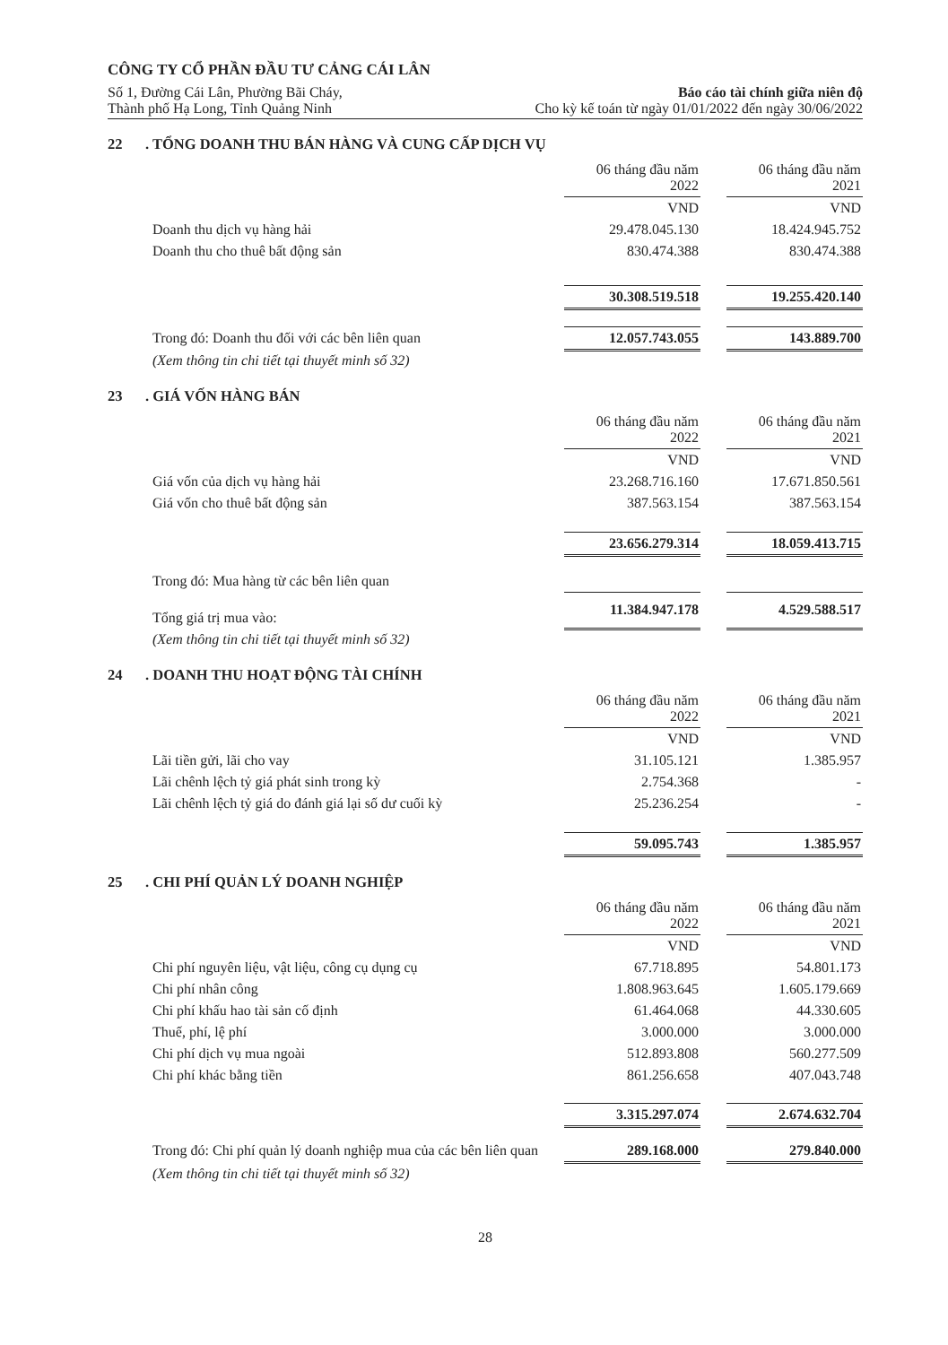CÔNG TY CỔ PHẦN ĐẦU TƯ CẢNG CÁI LÂN
Số 1, Đường Cái Lân, Phường Bãi Cháy,
Thành phố Hạ Long, Tỉnh Quảng Ninh
Báo cáo tài chính giữa niên độ
Cho kỳ kế toán từ ngày 01/01/2022 đến ngày 30/06/2022
22. TỔNG DOANH THU BÁN HÀNG VÀ CUNG CẤP DỊCH VỤ
| | 06 tháng đầu năm 2022 | | 06 tháng đầu năm 2021 |
| --- | --- | --- | --- |
| | VND | | VND |
| Doanh thu dịch vụ hàng hải | 29.478.045.130 | | 18.424.945.752 |
| Doanh thu cho thuê bất động sản | 830.474.388 | | 830.474.388 |
| | 30.308.519.518 | | 19.255.420.140 |
| Trong đó: Doanh thu đối với các bên liên quan | 12.057.743.055 | | 143.889.700 |
| (Xem thông tin chi tiết tại thuyết minh số 32) | | | |
23. GIÁ VỐN HÀNG BÁN
| | 06 tháng đầu năm 2022 | | 06 tháng đầu năm 2021 |
| --- | --- | --- | --- |
| | VND | | VND |
| Giá vốn của dịch vụ hàng hải | 23.268.716.160 | | 17.671.850.561 |
| Giá vốn cho thuê bất động sản | 387.563.154 | | 387.563.154 |
| | 23.656.279.314 | | 18.059.413.715 |
| Trong đó: Mua hàng từ các bên liên quan | | | |
| Tổng giá trị mua vào: | 11.384.947.178 | | 4.529.588.517 |
| (Xem thông tin chi tiết tại thuyết minh số 32) | | | |
24. DOANH THU HOẠT ĐỘNG TÀI CHÍNH
| | 06 tháng đầu năm 2022 | | 06 tháng đầu năm 2021 |
| --- | --- | --- | --- |
| | VND | | VND |
| Lãi tiền gửi, lãi cho vay | 31.105.121 | | 1.385.957 |
| Lãi chênh lệch tỷ giá phát sinh trong kỳ | 2.754.368 | | - |
| Lãi chênh lệch tỷ giá do đánh giá lại số dư cuối kỳ | 25.236.254 | | - |
| | 59.095.743 | | 1.385.957 |
25. CHI PHÍ QUẢN LÝ DOANH NGHIỆP
| | 06 tháng đầu năm 2022 | | 06 tháng đầu năm 2021 |
| --- | --- | --- | --- |
| | VND | | VND |
| Chi phí nguyên liệu, vật liệu, công cụ dụng cụ | 67.718.895 | | 54.801.173 |
| Chi phí nhân công | 1.808.963.645 | | 1.605.179.669 |
| Chi phí khấu hao tài sản cố định | 61.464.068 | | 44.330.605 |
| Thuế, phí, lệ phí | 3.000.000 | | 3.000.000 |
| Chi phí dịch vụ mua ngoài | 512.893.808 | | 560.277.509 |
| Chi phí khác bằng tiền | 861.256.658 | | 407.043.748 |
| | 3.315.297.074 | | 2.674.632.704 |
| Trong đó: Chi phí quản lý doanh nghiệp mua của các bên liên quan | 289.168.000 | | 279.840.000 |
| (Xem thông tin chi tiết tại thuyết minh số 32) | | | |
28